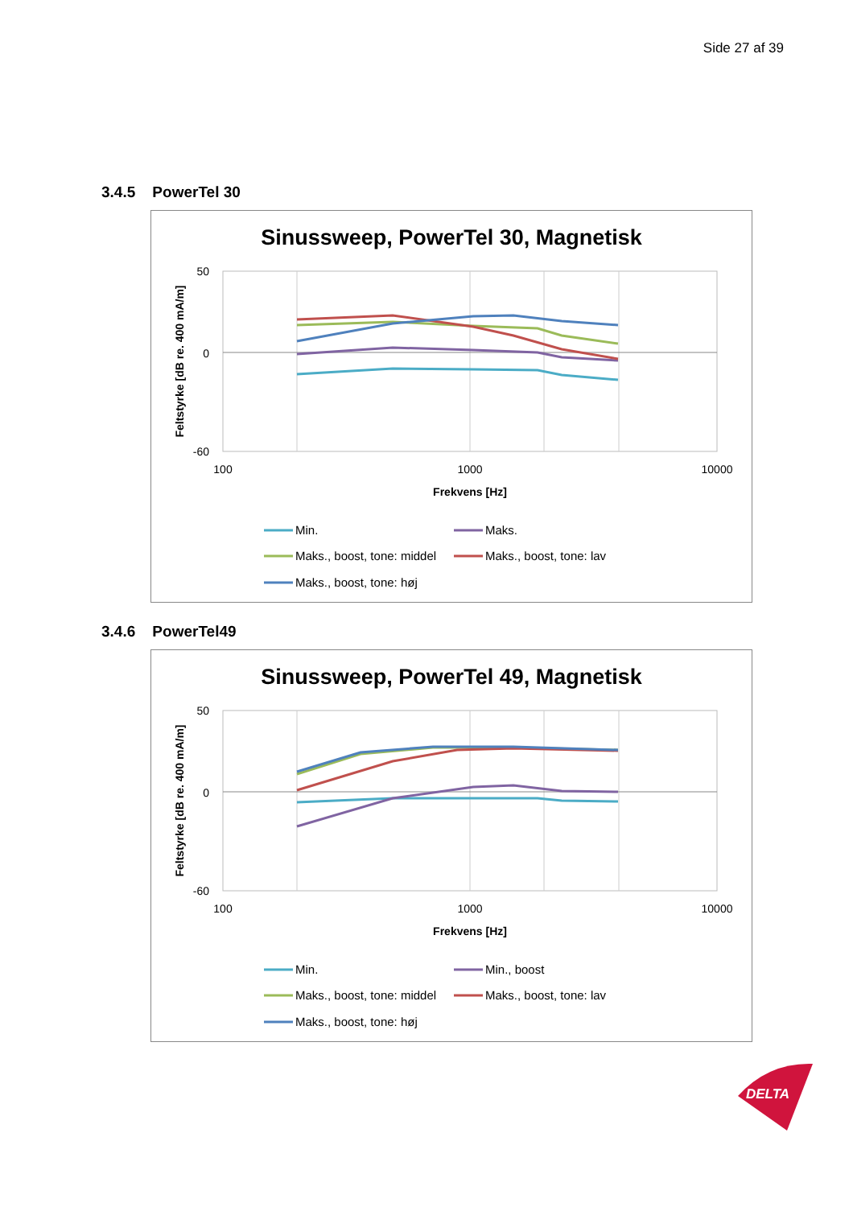Side 27 af 39
3.4.5 PowerTel 30
Sinussweep, PowerTel 30, Magnetisk
50
0
-60
100
1000
10000
Frekvens [Hz]
Feltstyrke [dB re. 400 mA/m]
Min.
Maks.
Maks., boost, tone: middel
Maks., boost, tone: lav
Maks., boost, tone: høj
3.4.6 PowerTel49
Sinussweep, PowerTel 49, Magnetisk
50
0
-60
100
1000
10000
Frekvens [Hz]
Feltstyrke [dB re. 400 mA/m]
Min.
Min., boost
Maks., boost, tone: middel
Maks., boost, tone: lav
Maks., boost, tone: høj
DELTA